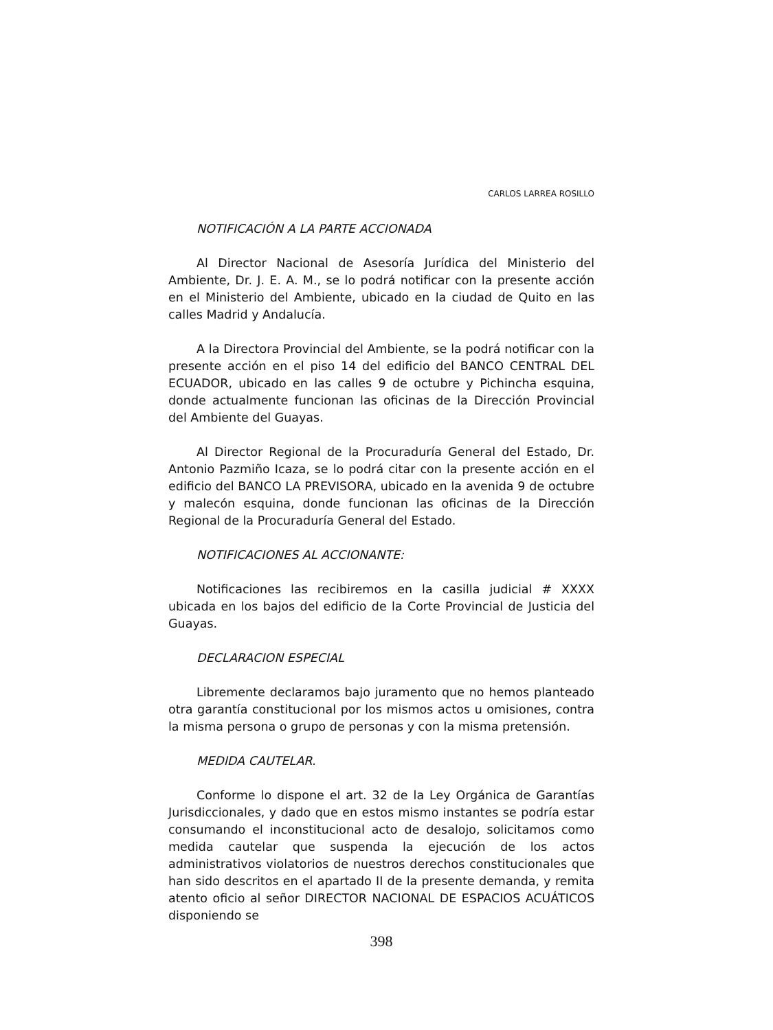CARLOS LARREA ROSILLO
NOTIFICACIÓN A LA PARTE ACCIONADA
Al Director Nacional de Asesoría Jurídica del Ministerio del Ambiente, Dr. J. E. A. M., se lo podrá notificar con la presente acción en el Ministerio del Ambiente, ubicado en la ciudad de Quito en las calles Madrid y Andalucía.
A la Directora Provincial del Ambiente, se la podrá notificar con la presente acción en el piso 14 del edificio del BANCO CENTRAL DEL ECUADOR, ubicado en las calles 9 de octubre y Pichincha esquina, donde actualmente funcionan las oficinas de la Dirección Provincial del Ambiente del Guayas.
Al Director Regional de la Procuraduría General del Estado, Dr. Antonio Pazmiño Icaza, se lo podrá citar con la presente acción en el edificio del BANCO LA PREVISORA, ubicado en la avenida 9 de octubre y malecón esquina, donde funcionan las oficinas de la Dirección Regional de la Procuraduría General del Estado.
NOTIFICACIONES AL ACCIONANTE:
Notificaciones las recibiremos en la casilla judicial # XXXX ubicada en los bajos del edificio de la Corte Provincial de Justicia del Guayas.
DECLARACION ESPECIAL
Libremente declaramos bajo juramento que no hemos planteado otra garantía constitucional por los mismos actos u omisiones, contra la misma persona o grupo de personas y con la misma pretensión.
MEDIDA CAUTELAR.
Conforme lo dispone el art. 32 de la Ley Orgánica de Garantías Jurisdiccionales, y dado que en estos mismo instantes se podría estar consumando el inconstitucional acto de desalojo, solicitamos como medida cautelar que suspenda la ejecución de los actos administrativos violatorios de nuestros derechos constitucionales que han sido descritos en el apartado II de la presente demanda, y remita atento oficio al señor DIRECTOR NACIONAL DE ESPACIOS ACUÁTICOS disponiendo se
398